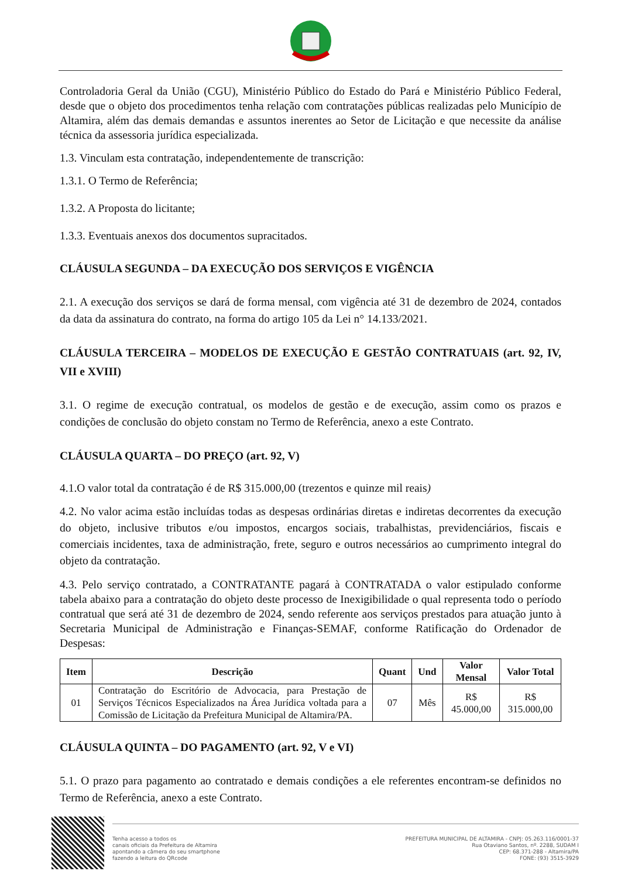Controladoria Geral da União (CGU), Ministério Público do Estado do Pará e Ministério Público Federal, desde que o objeto dos procedimentos tenha relação com contratações públicas realizadas pelo Município de Altamira, além das demais demandas e assuntos inerentes ao Setor de Licitação e que necessite da análise técnica da assessoria jurídica especializada.
1.3. Vinculam esta contratação, independentemente de transcrição:
1.3.1. O Termo de Referência;
1.3.2. A Proposta do licitante;
1.3.3. Eventuais anexos dos documentos supracitados.
CLÁUSULA SEGUNDA – DA EXECUÇÃO DOS SERVIÇOS E VIGÊNCIA
2.1. A execução dos serviços se dará de forma mensal, com vigência até 31 de dezembro de 2024, contados da data da assinatura do contrato, na forma do artigo 105 da Lei n° 14.133/2021.
CLÁUSULA TERCEIRA – MODELOS DE EXECUÇÃO E GESTÃO CONTRATUAIS (art. 92, IV, VII e XVIII)
3.1. O regime de execução contratual, os modelos de gestão e de execução, assim como os prazos e condições de conclusão do objeto constam no Termo de Referência, anexo a este Contrato.
CLÁUSULA QUARTA – DO PREÇO (art. 92, V)
4.1.O valor total da contratação é de R$ 315.000,00 (trezentos e quinze mil reais)
4.2. No valor acima estão incluídas todas as despesas ordinárias diretas e indiretas decorrentes da execução do objeto, inclusive tributos e/ou impostos, encargos sociais, trabalhistas, previdenciários, fiscais e comerciais incidentes, taxa de administração, frete, seguro e outros necessários ao cumprimento integral do objeto da contratação.
4.3. Pelo serviço contratado, a CONTRATANTE pagará à CONTRATADA o valor estipulado conforme tabela abaixo para a contratação do objeto deste processo de Inexigibilidade o qual representa todo o período contratual que será até 31 de dezembro de 2024, sendo referente aos serviços prestados para atuação junto à Secretaria Municipal de Administração e Finanças-SEMAF, conforme Ratificação do Ordenador de Despesas:
| Item | Descrição | Quant | Und | Valor Mensal | Valor Total |
| --- | --- | --- | --- | --- | --- |
| 01 | Contratação do Escritório de Advocacia, para Prestação de Serviços Técnicos Especializados na Área Jurídica voltada para a Comissão de Licitação da Prefeitura Municipal de Altamira/PA. | 07 | Mês | R$ 45.000,00 | R$ 315.000,00 |
CLÁUSULA QUINTA – DO PAGAMENTO (art. 92, V e VI)
5.1. O prazo para pagamento ao contratado e demais condições a ele referentes encontram-se definidos no Termo de Referência, anexo a este Contrato.
Tenha acesso a todos os
canais oficiais da Prefeitura de Altamira
apontando a câmera do seu smartphone
fazendo a leitura do QRcode
PREFEITURA MUNICIPAL DE ALTAMIRA - CNPJ: 05.263.116/0001-37
Rua Otaviano Santos, nº. 2288, SUDAM I
CEP: 68.371-288 - Altamira/PA
FONE: (93) 3515-3929